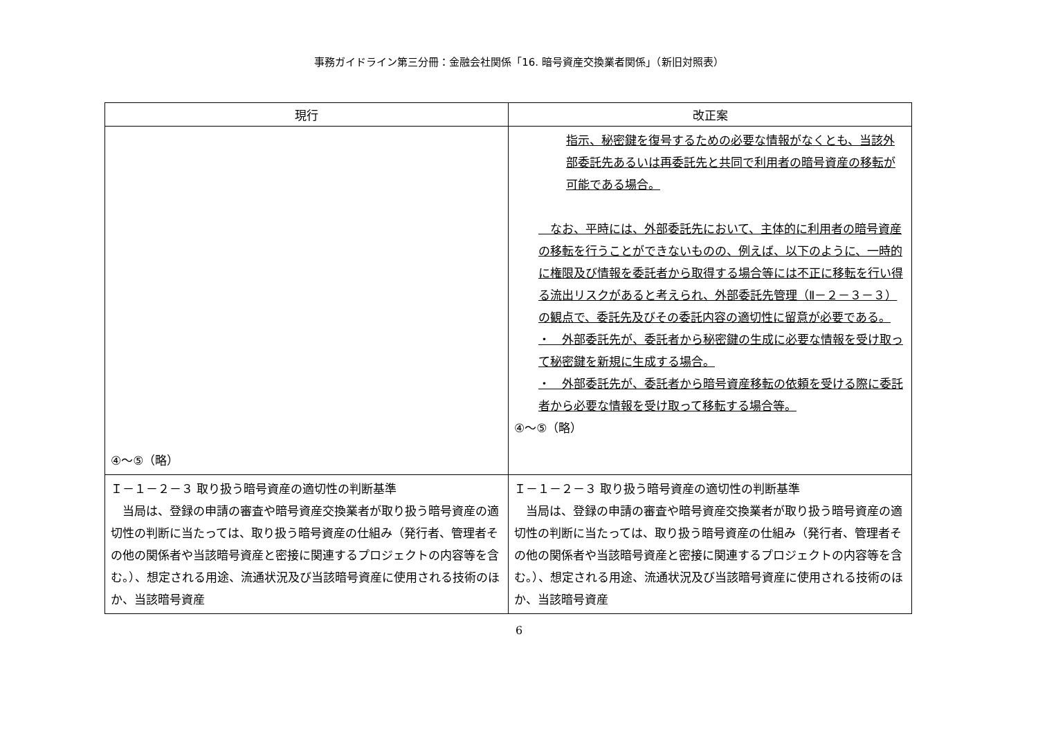事務ガイドライン第三分冊：金融会社関係「16. 暗号資産交換業者関係」（新旧対照表）
| 現行 | 改正案 |
| --- | --- |
| ④～⑤（略） | 指示、秘密鍵を復号するための必要な情報がなくとも、当該外部委託先あるいは再委託先と共同で利用者の暗号資産の移転が可能である場合。 なお、平時には、外部委託先において、主体的に利用者の暗号資産の移転を行うことができないものの、例えば、以下のように、一時的に権限及び情報を委託者から取得する場合等には不正に移転を行い得る流出リスクがあると考えられ、外部委託先管理（Ⅱ－２－３－３）の観点で、委託先及びその委託内容の適切性に留意が必要である。 ・ 外部委託先が、委託者から秘密鍵の生成に必要な情報を受け取って秘密鍵を新規に生成する場合。 ・ 外部委託先が、委託者から暗号資産移転の依頼を受ける際に委託者から必要な情報を受け取って移転する場合等。 ④～⑤（略） |
| Ｉ－１－２－３ 取り扱う暗号資産の適切性の判断基準 当局は、登録の申請の審査や暗号資産交換業者が取り扱う暗号資産の適切性の判断に当たっては、取り扱う暗号資産の仕組み（発行者、管理者その他の関係者や当該暗号資産と密接に関連するプロジェクトの内容等を含む。）、想定される用途、流通状況及び当該暗号資産に使用される技術のほか、当該暗号資産 | Ｉ－１－２－３ 取り扱う暗号資産の適切性の判断基準 当局は、登録の申請の審査や暗号資産交換業者が取り扱う暗号資産の適切性の判断に当たっては、取り扱う暗号資産の仕組み（発行者、管理者その他の関係者や当該暗号資産と密接に関連するプロジェクトの内容等を含む。）、想定される用途、流通状況及び当該暗号資産に使用される技術のほか、当該暗号資産 |
6